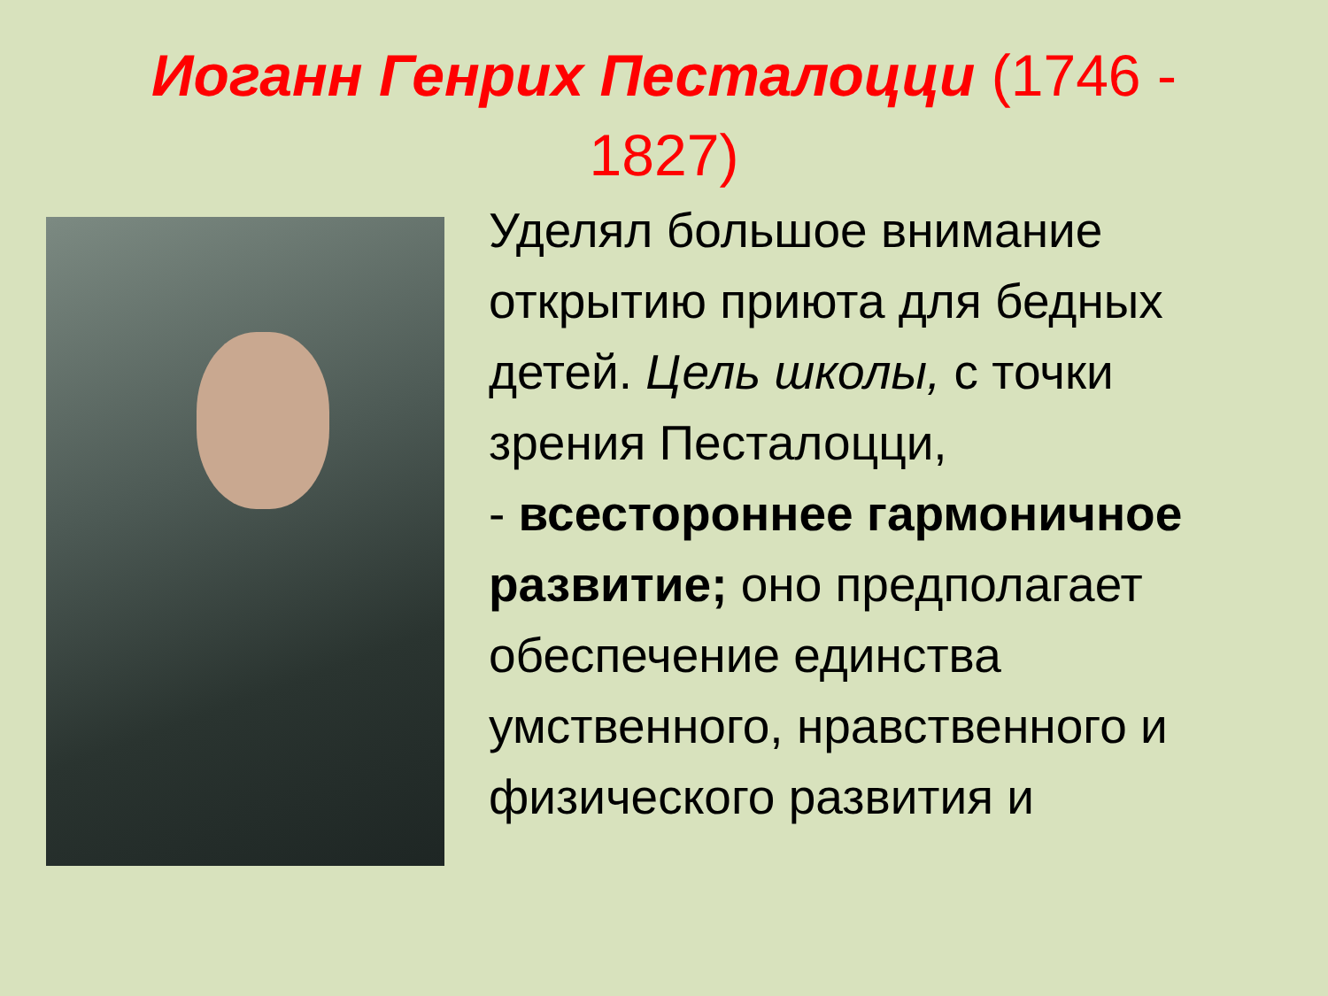Иоганн Генрих Песталоцци (1746 - 1827)
Уделял большое внимание открытию приюта для бедных детей. Цель школы, с точки зрения Песталоцци,
- всестороннее гармоничное развитие; оно предполагает обеспечение единства умственного, нравственного и физического развития и